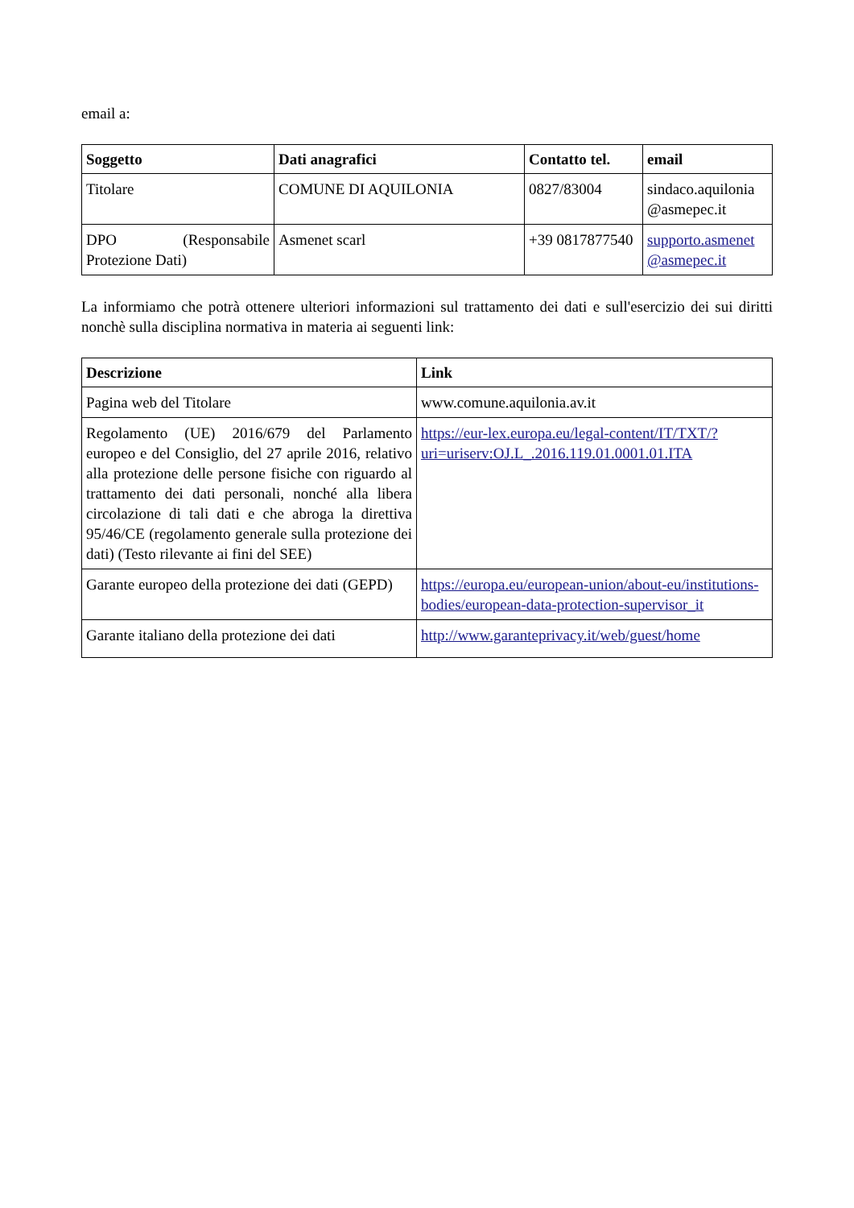email a:
| Soggetto | Dati anagrafici | Contatto tel. | email |
| --- | --- | --- | --- |
| Titolare | COMUNE DI AQUILONIA | 0827/83004 | sindaco.aquilonia @asmepec.it |
| DPO (Responsabile Protezione Dati) | Asmenet scarl | +39 0817877540 | supporto.asmenet @asmepec.it |
La informiamo che potrà ottenere ulteriori informazioni sul trattamento dei dati e sull'esercizio dei sui diritti nonchè sulla disciplina normativa in materia ai seguenti link:
| Descrizione | Link |
| --- | --- |
| Pagina web del Titolare | www.comune.aquilonia.av.it |
| Regolamento (UE) 2016/679 del Parlamento europeo e del Consiglio, del 27 aprile 2016, relativo alla protezione delle persone fisiche con riguardo al trattamento dei dati personali, nonché alla libera circolazione di tali dati e che abroga la direttiva 95/46/CE (regolamento generale sulla protezione dei dati) (Testo rilevante ai fini del SEE) | https://eur-lex.europa.eu/legal-content/IT/TXT/?uri=uriserv:OJ.L_.2016.119.01.0001.01.ITA |
| Garante europeo della protezione dei dati (GEPD) | https://europa.eu/european-union/about-eu/institutions-bodies/european-data-protection-supervisor_it |
| Garante italiano della protezione dei dati | http://www.garanteprivacy.it/web/guest/home |